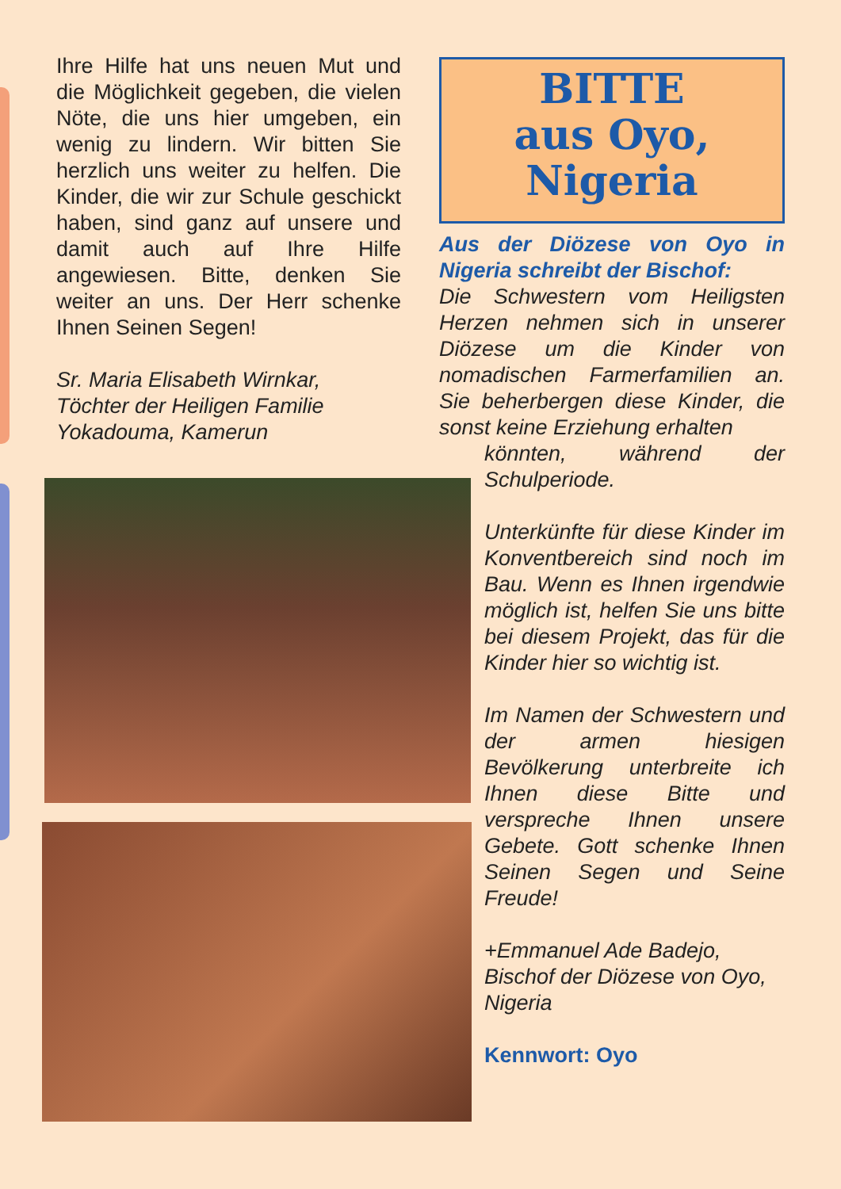Ihre Hilfe hat uns neuen Mut und die Möglichkeit gegeben, die vielen Nöte, die uns hier umgeben, ein wenig zu lindern. Wir bitten Sie herzlich uns weiter zu helfen. Die Kinder, die wir zur Schule geschickt haben, sind ganz auf unsere und damit auch auf Ihre Hilfe angewiesen. Bitte, denken Sie weiter an uns. Der Herr schenke Ihnen Seinen Segen!
Sr. Maria Elisabeth Wirnkar,
Töchter der Heiligen Familie
Yokadouma, Kamerun
BITTE
aus Oyo,
Nigeria
Aus der Diözese von Oyo in Nigeria schreibt der Bischof:
Die Schwestern vom Heiligsten Herzen nehmen sich in unserer Diözese um die Kinder von nomadischen Farmerfamilien an. Sie beherbergen diese Kinder, die sonst keine Erziehung erhalten
könnten, während der Schulperiode.
Unterkünfte für diese Kinder im Konventbereich sind noch im Bau. Wenn es Ihnen irgendwie möglich ist, helfen Sie uns bitte bei diesem Projekt, das für die Kinder hier so wichtig ist.
Im Namen der Schwestern und der armen hiesigen Bevölkerung unterbreite ich Ihnen diese Bitte und verspreche Ihnen unsere Gebete. Gott schenke Ihnen Seinen Segen und Seine Freude!
+Emmanuel Ade Badejo,
Bischof der Diözese von Oyo, Nigeria
Kennwort: Oyo